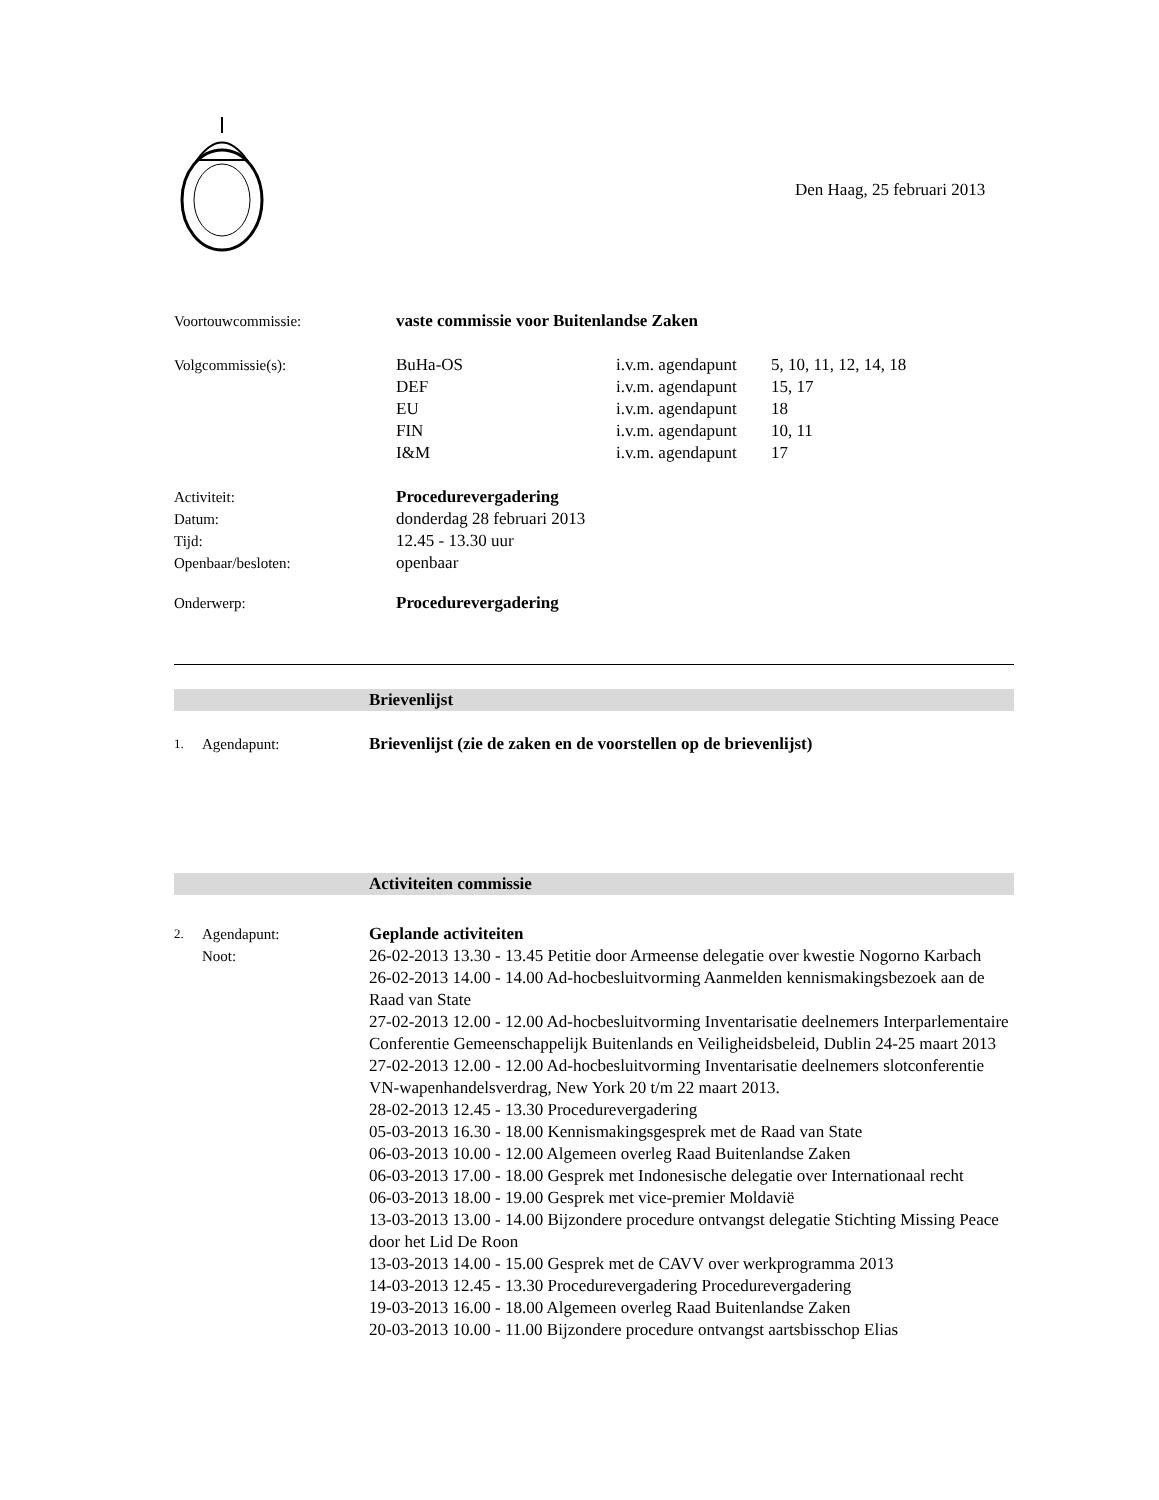Den Haag, 25 februari 2013
Voortouwcommissie: vaste commissie voor Buitenlandse Zaken
Volgcommissie(s): BuHa-OS
DEF
EU
FIN
I&M
i.v.m. agendapunt
i.v.m. agendapunt
i.v.m. agendapunt
i.v.m. agendapunt
i.v.m. agendapunt
5, 10, 11, 12, 14, 18
15, 17
18
10, 11
17
Activiteit:
Datum:
Tijd:
Openbaar/besloten:
Procedurevergadering
donderdag 28 februari 2013
12.45 - 13.30 uur
openbaar
Onderwerp: Procedurevergadering
Brievenlijst
1.
Agendapunt: Brievenlijst (zie de zaken en de voorstellen op de brievenlijst)
Activiteiten commissie
2.
Agendapunt:
Noot:
Geplande activiteiten
26-02-2013 13.30 - 13.45 Petitie door Armeense delegatie over kwestie Nogorno Karbach
26-02-2013 14.00 - 14.00 Ad-hocbesluitvorming Aanmelden kennismakingsbezoek aan de Raad van State
27-02-2013 12.00 - 12.00 Ad-hocbesluitvorming Inventarisatie deelnemers Interparlementaire Conferentie Gemeenschappelijk Buitenlands en Veiligheidsbeleid, Dublin 24-25 maart 2013
27-02-2013 12.00 - 12.00 Ad-hocbesluitvorming Inventarisatie deelnemers slotconferentie VN-wapenhandelsverdrag, New York 20 t/m 22 maart 2013.
28-02-2013 12.45 - 13.30 Procedurevergadering
05-03-2013 16.30 - 18.00 Kennismakingsgesprek met de Raad van State
06-03-2013 10.00 - 12.00 Algemeen overleg Raad Buitenlandse Zaken
06-03-2013 17.00 - 18.00 Gesprek met Indonesische delegatie over Internationaal recht
06-03-2013 18.00 - 19.00 Gesprek met vice-premier Moldavië
13-03-2013 13.00 - 14.00 Bijzondere procedure ontvangst delegatie Stichting Missing Peace door het Lid De Roon
13-03-2013 14.00 - 15.00 Gesprek met de CAVV over werkprogramma 2013
14-03-2013 12.45 - 13.30 Procedurevergadering Procedurevergadering
19-03-2013 16.00 - 18.00 Algemeen overleg Raad Buitenlandse Zaken
20-03-2013 10.00 - 11.00 Bijzondere procedure ontvangst aartsbisschop Elias